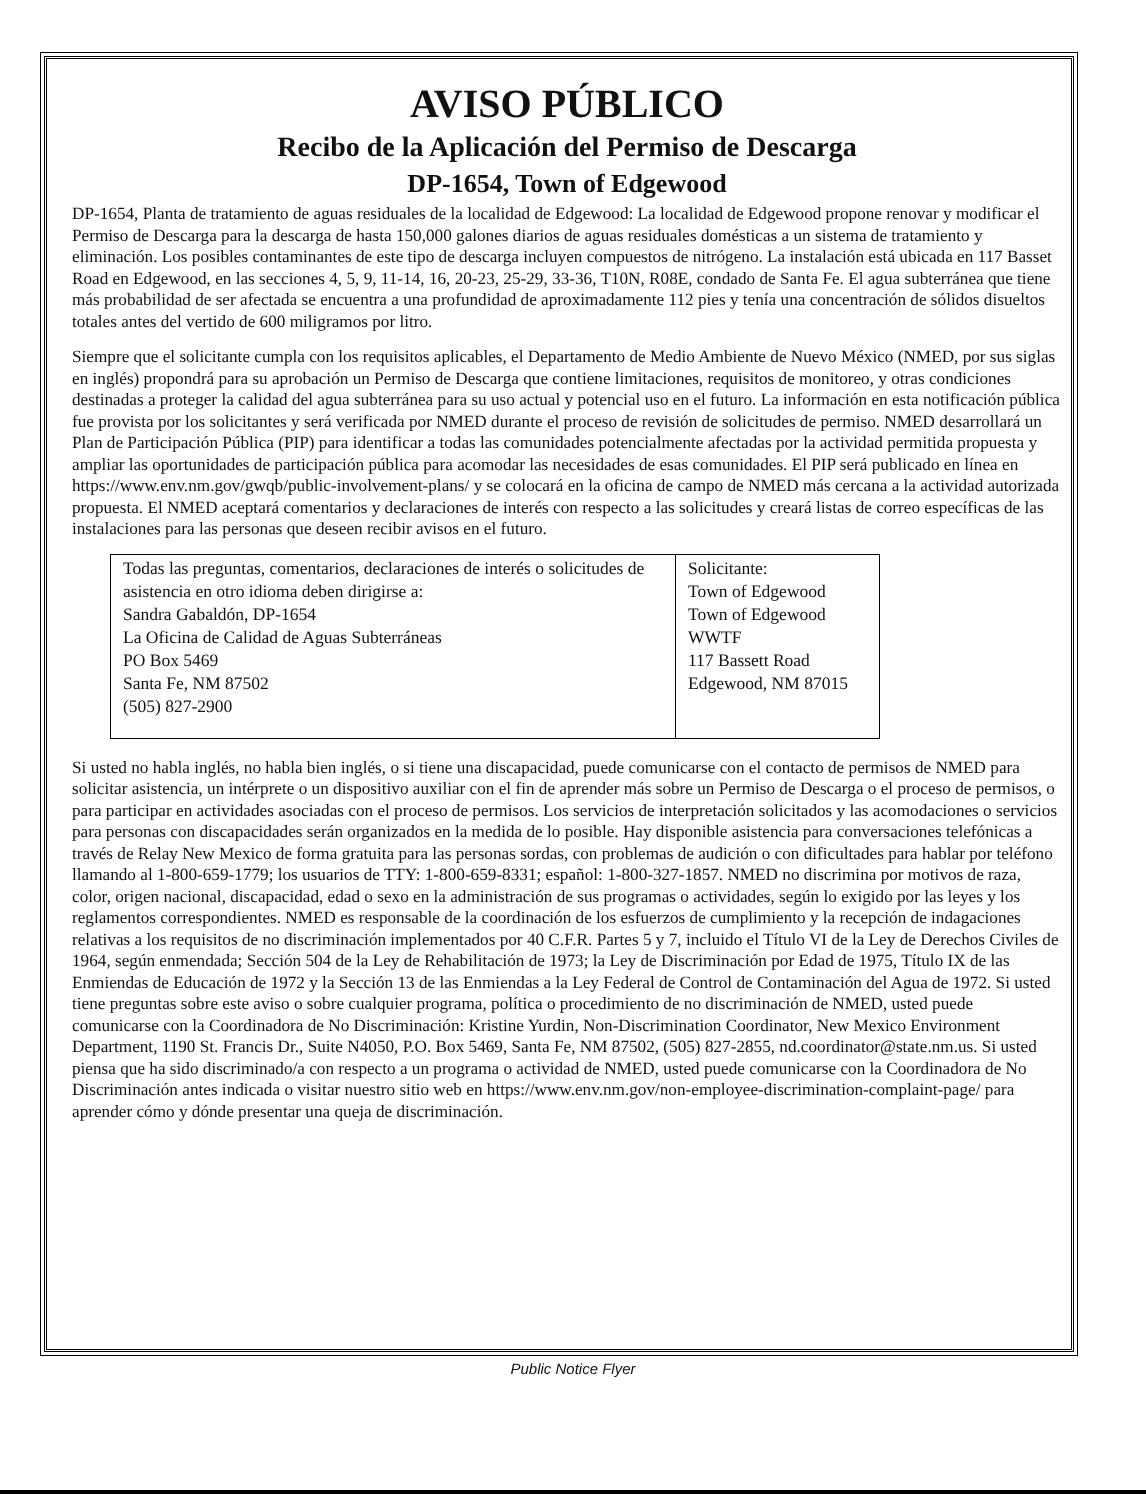AVISO PÚBLICO
Recibo de la Aplicación del Permiso de Descarga
DP-1654, Town of Edgewood
DP-1654, Planta de tratamiento de aguas residuales de la localidad de Edgewood: La localidad de Edgewood propone renovar y modificar el Permiso de Descarga para la descarga de hasta 150,000 galones diarios de aguas residuales domésticas a un sistema de tratamiento y eliminación. Los posibles contaminantes de este tipo de descarga incluyen compuestos de nitrógeno. La instalación está ubicada en 117 Basset Road en Edgewood, en las secciones 4, 5, 9, 11-14, 16, 20-23, 25-29, 33-36, T10N, R08E, condado de Santa Fe. El agua subterránea que tiene más probabilidad de ser afectada se encuentra a una profundidad de aproximadamente 112 pies y tenía una concentración de sólidos disueltos totales antes del vertido de 600 miligramos por litro.
Siempre que el solicitante cumpla con los requisitos aplicables, el Departamento de Medio Ambiente de Nuevo México (NMED, por sus siglas en inglés) propondrá para su aprobación un Permiso de Descarga que contiene limitaciones, requisitos de monitoreo, y otras condiciones destinadas a proteger la calidad del agua subterránea para su uso actual y potencial uso en el futuro. La información en esta notificación pública fue provista por los solicitantes y será verificada por NMED durante el proceso de revisión de solicitudes de permiso. NMED desarrollará un Plan de Participación Pública (PIP) para identificar a todas las comunidades potencialmente afectadas por la actividad permitida propuesta y ampliar las oportunidades de participación pública para acomodar las necesidades de esas comunidades. El PIP será publicado en línea en https://www.env.nm.gov/gwqb/public-involvement-plans/ y se colocará en la oficina de campo de NMED más cercana a la actividad autorizada propuesta. El NMED aceptará comentarios y declaraciones de interés con respecto a las solicitudes y creará listas de correo específicas de las instalaciones para las personas que deseen recibir avisos en el futuro.
| Todas las preguntas, comentarios, declaraciones de interés o solicitudes de asistencia en otro idioma deben dirigirse a: Sandra Gabaldón, DP-1654 La Oficina de Calidad de Aguas Subterráneas PO Box 5469 Santa Fe, NM 87502 (505) 827-2900 | Solicitante: Town of Edgewood Town of Edgewood WWTF 117 Bassett Road Edgewood, NM 87015 |
Si usted no habla inglés, no habla bien inglés, o si tiene una discapacidad, puede comunicarse con el contacto de permisos de NMED para solicitar asistencia, un intérprete o un dispositivo auxiliar con el fin de aprender más sobre un Permiso de Descarga o el proceso de permisos, o para participar en actividades asociadas con el proceso de permisos. Los servicios de interpretación solicitados y las acomodaciones o servicios para personas con discapacidades serán organizados en la medida de lo posible. Hay disponible asistencia para conversaciones telefónicas a través de Relay New Mexico de forma gratuita para las personas sordas, con problemas de audición o con dificultades para hablar por teléfono llamando al 1-800-659-1779; los usuarios de TTY: 1-800-659-8331; español: 1-800-327-1857. NMED no discrimina por motivos de raza, color, origen nacional, discapacidad, edad o sexo en la administración de sus programas o actividades, según lo exigido por las leyes y los reglamentos correspondientes. NMED es responsable de la coordinación de los esfuerzos de cumplimiento y la recepción de indagaciones relativas a los requisitos de no discriminación implementados por 40 C.F.R. Partes 5 y 7, incluido el Título VI de la Ley de Derechos Civiles de 1964, según enmendada; Sección 504 de la Ley de Rehabilitación de 1973; la Ley de Discriminación por Edad de 1975, Título IX de las Enmiendas de Educación de 1972 y la Sección 13 de las Enmiendas a la Ley Federal de Control de Contaminación del Agua de 1972. Si usted tiene preguntas sobre este aviso o sobre cualquier programa, política o procedimiento de no discriminación de NMED, usted puede comunicarse con la Coordinadora de No Discriminación: Kristine Yurdin, Non-Discrimination Coordinator, New Mexico Environment Department, 1190 St. Francis Dr., Suite N4050, P.O. Box 5469, Santa Fe, NM 87502, (505) 827-2855, nd.coordinator@state.nm.us. Si usted piensa que ha sido discriminado/a con respecto a un programa o actividad de NMED, usted puede comunicarse con la Coordinadora de No Discriminación antes indicada o visitar nuestro sitio web en https://www.env.nm.gov/non-employee-discrimination-complaint-page/ para aprender cómo y dónde presentar una queja de discriminación.
Public Notice Flyer